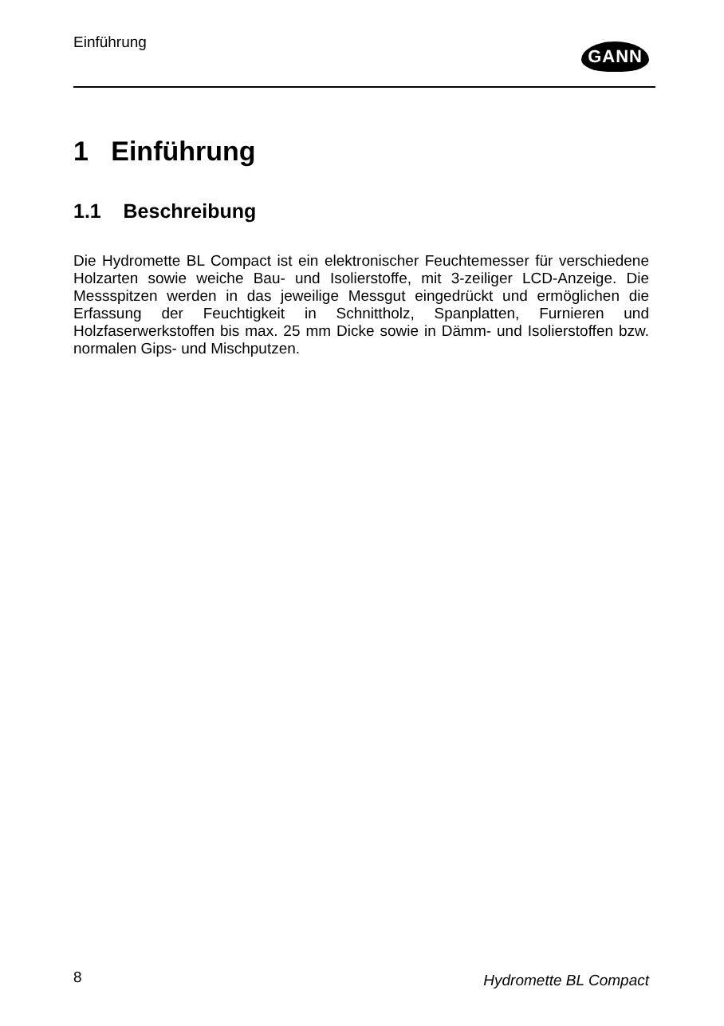Einführung
GANN
1 Einführung
1.1 Beschreibung
Die Hydromette BL Compact ist ein elektronischer Feuchtemesser für verschiedene Holzarten sowie weiche Bau- und Isolierstoffe, mit 3-zeiliger LCD-Anzeige. Die Messspitzen werden in das jeweilige Messgut eingedrückt und ermöglichen die Erfassung der Feuchtigkeit in Schnittholz, Spanplatten, Furnieren und Holzfaserwerkstoffen bis max. 25 mm Dicke sowie in Dämm- und Isolierstoffen bzw. normalen Gips- und Mischputzen.
8 Hydromette BL Compact